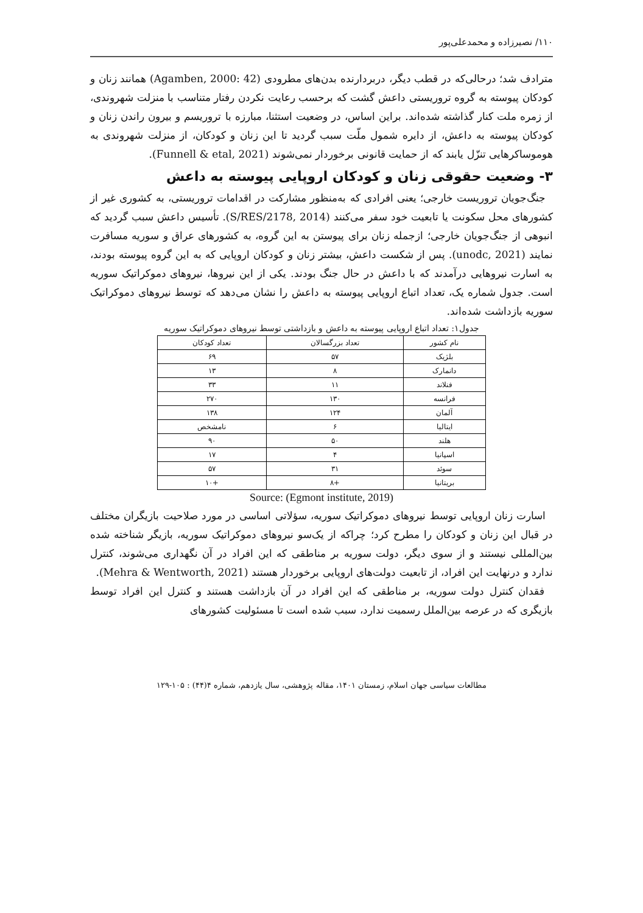۱۱۰/ نصیرزاده و محمدعلی‌پور
مترادف شد؛ درحالی‌که در قطب دیگر، دربردارنده بدن‌های مطرودی (Agamben, 2000: 42) همانند زنان و کودکان پیوسته به گروه تروریستی داعش گشت که برحسب رعایت نکردن رفتار متناسب با منزلت شهروندی، از زمره ملت کنار گذاشته شده‌اند. براین اساس، در وضعیت استثنا، مبارزه با تروریسم و بیرون راندن زنان و کودکان پیوسته به داعش، از دایره شمول ملّت سبب گردید تا این زنان و کودکان، از منزلت شهروندی به هوموساکرهایی تنزّل یابند که از حمایت قانونی برخوردار نمی‌شوند (Funnell & etal, 2021).
۳- وضعیت حقوقی زنان و کودکان اروپایی پیوسته به داعش
جنگ‌جویان تروریست خارجی؛ یعنی افرادی که به‌منظور مشارکت در اقدامات تروریستی، به کشوری غیر از کشورهای محل سکونت یا تابعیت خود سفر می‌کنند (S/RES/2178, 2014). تأسیس داعش سبب گردید که انبوهی از جنگ‌جویان خارجی؛ ازجمله زنان برای پیوستن به این گروه، به کشورهای عراق و سوریه مسافرت نمایند (unodc, 2021). پس از شکست داعش، بیشتر زنان و کودکان اروپایی که به این گروه پیوسته بودند، به اسارت نیروهایی درآمدند که با داعش در حال جنگ بودند. یکی از این نیروها، نیروهای دموکراتیک سوریه است. جدول شماره یک، تعداد اتباع اروپایی پیوسته به داعش را نشان می‌دهد که توسط نیروهای دموکراتیک سوریه بازداشت شده‌اند.
جدول۱: تعداد اتباع اروپایی پیوسته به داعش و بازداشتی توسط نیروهای دموکراتیک سوریه
| نام کشور | تعداد بزرگسالان | تعداد کودکان |
| --- | --- | --- |
| بلژیک | ۵۷ | ۶۹ |
| دانمارک | ۸ | ۱۳ |
| فنلاند | ۱۱ | ۳۳ |
| فرانسه | ۱۳۰ | ۲۷۰ |
| آلمان | ۱۲۴ | ۱۳۸ |
| ایتالیا | ۶ | نامشخص |
| هلند | ۵۰ | ۹۰ |
| اسپانیا | ۴ | ۱۷ |
| سوئد | ۳۱ | ۵۷ |
| بریتانیا | +۸ | +۱۰ |
Source: (Egmont institute, 2019)
اسارت زنان اروپایی توسط نیروهای دموکراتیک سوریه، سؤلاتی اساسی در مورد صلاحیت بازیگران مختلف در قبال این زنان و کودکان را مطرح کرد؛ چراکه از یک‌سو نیروهای دموکراتیک سوریه، بازیگر شناخته شده بین‌المللی نیستند و از سوی دیگر، دولت سوریه بر مناطقی که این افراد در آن نگهداری می‌شوند، کنترل ندارد و درنهایت این افراد، از تابعیت دولت‌های اروپایی برخوردار هستند (Mehra & Wentworth, 2021).
فقدان کنترل دولت سوریه، بر مناطقی که این افراد در آن بازداشت هستند و کنترل این افراد توسط بازیگری که در عرصه بین‌الملل رسمیت ندارد، سبب شده است تا مسئولیت کشورهای
مطالعات سیاسی جهان اسلام، زمستان ۱۴۰۱، مقاله پژوهشی، سال یازدهم، شماره ۴(۴۴) : ۱۰۵-۱۲۹